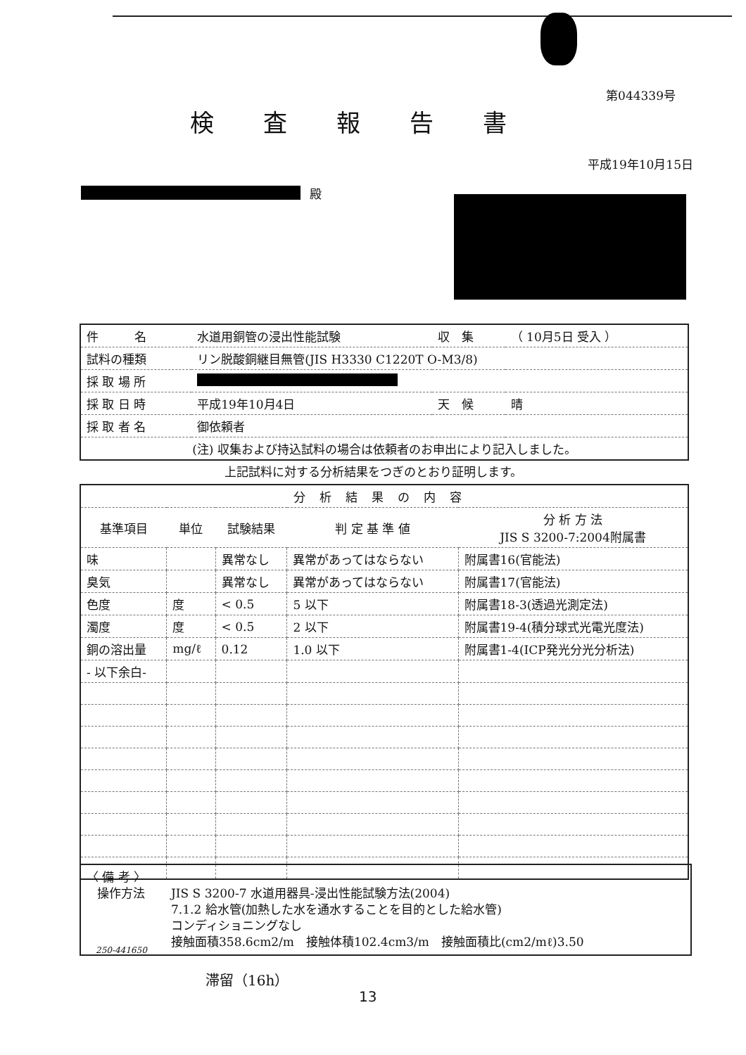第044339号
検査報告書
平成19年10月15日
殿
| 件 名 | 水道用銅管の浸出性能試験 | 収 集 | （ 10月5日 受入 ） |
| 試料の種類 | リン脱酸銅継目無管(JIS H3330 C1220T O-M3/8) | | |
| 採 取 場 所 | | | |
| 採 取 日 時 | 平成19年10月4日 | 天 候 | 晴 |
| 採 取 者 名 | 御依頼者 | | |
| (注) 収集および持込試料の場合は依頼者のお申出により記入しました。 | | | |
上記試料に対する分析結果をつぎのとおり証明します。
| 分析結果の内容 | | | | |
| 基準項目 | 単位 | 試験結果 | 判 定 基 準 値 | 分 析 方 法 JIS S 3200-7:2004附属書 |
| 味 | | 異常なし | 異常があってはならない | 附属書16(官能法) |
| 臭気 | | 異常なし | 異常があってはならない | 附属書17(官能法) |
| 色度 | 度 | < 0.5 | 5 以下 | 附属書18-3(透過光測定法) |
| 濁度 | 度 | < 0.5 | 2 以下 | 附属書19-4(積分球式光電光度法) |
| 銅の溶出量 | mg/ℓ | 0.12 | 1.0 以下 | 附属書1-4(ICP発光分光分析法) |
| - 以下余白- | | | | |
〈 備 考 〉
操作方法 JIS S 3200-7 水道用器具-浸出性能試験方法(2004)
7.1.2 給水管(加熱した水を通水することを目的とした給水管)
コンディショニングなし
接触面積358.6cm2/m　接触体積102.4cm3/m　接触面積比(cm2/mℓ)3.50
250-441650
滞留（16h）
13